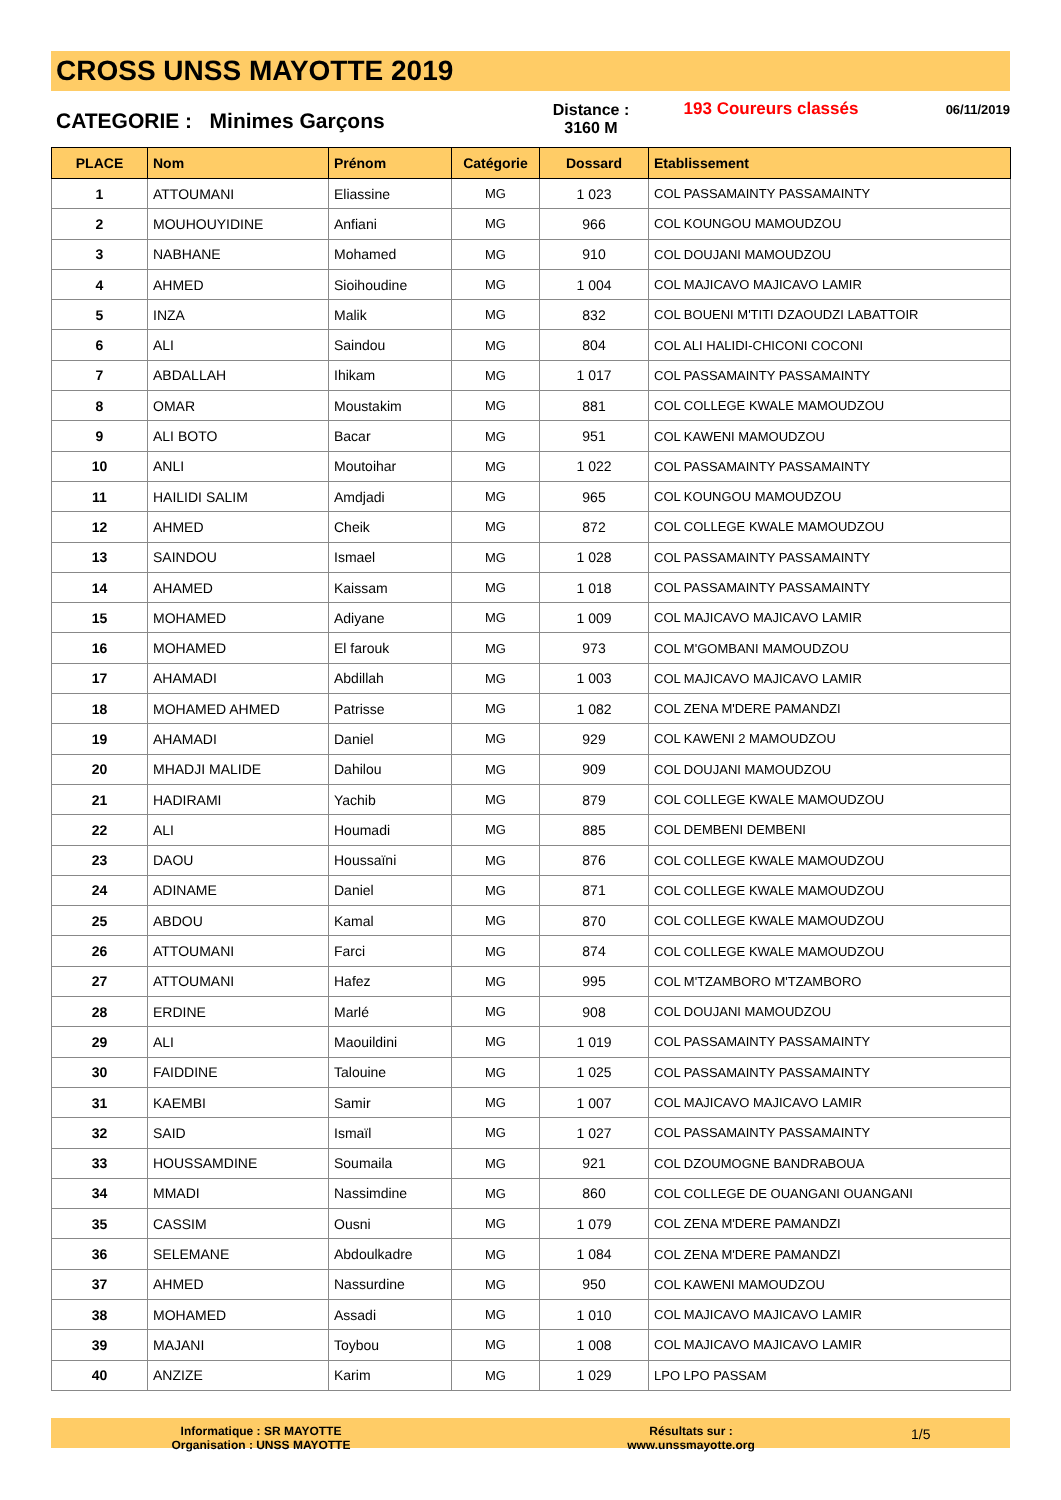CROSS UNSS MAYOTTE 2019
CATEGORIE : Minimes Garçons
Distance :
3160 M
193 Coureurs classés
06/11/2019
| PLACE | Nom | Prénom | Catégorie | Dossard | Etablissement |
| --- | --- | --- | --- | --- | --- |
| 1 | ATTOUMANI | Eliassine | MG | 1 023 | COL PASSAMAINTY PASSAMAINTY |
| 2 | MOUHOUYIDINE | Anfiani | MG | 966 | COL KOUNGOU MAMOUDZOU |
| 3 | NABHANE | Mohamed | MG | 910 | COL DOUJANI MAMOUDZOU |
| 4 | AHMED | Sioihoudine | MG | 1 004 | COL MAJICAVO MAJICAVO LAMIR |
| 5 | INZA | Malik | MG | 832 | COL BOUENI M'TITI DZAOUDZI LABATTOIR |
| 6 | ALI | Saindou | MG | 804 | COL ALI HALIDI-CHICONI COCONI |
| 7 | ABDALLAH | Ihikam | MG | 1 017 | COL PASSAMAINTY PASSAMAINTY |
| 8 | OMAR | Moustakim | MG | 881 | COL COLLEGE KWALE MAMOUDZOU |
| 9 | ALI BOTO | Bacar | MG | 951 | COL KAWENI MAMOUDZOU |
| 10 | ANLI | Moutoihar | MG | 1 022 | COL PASSAMAINTY PASSAMAINTY |
| 11 | HAILIDI SALIM | Amdjadi | MG | 965 | COL KOUNGOU MAMOUDZOU |
| 12 | AHMED | Cheik | MG | 872 | COL COLLEGE KWALE MAMOUDZOU |
| 13 | SAINDOU | Ismael | MG | 1 028 | COL PASSAMAINTY PASSAMAINTY |
| 14 | AHAMED | Kaissam | MG | 1 018 | COL PASSAMAINTY PASSAMAINTY |
| 15 | MOHAMED | Adiyane | MG | 1 009 | COL MAJICAVO MAJICAVO LAMIR |
| 16 | MOHAMED | El farouk | MG | 973 | COL M'GOMBANI MAMOUDZOU |
| 17 | AHAMADI | Abdillah | MG | 1 003 | COL MAJICAVO MAJICAVO LAMIR |
| 18 | MOHAMED AHMED | Patrisse | MG | 1 082 | COL ZENA M'DERE PAMANDZI |
| 19 | AHAMADI | Daniel | MG | 929 | COL KAWENI 2 MAMOUDZOU |
| 20 | MHADJI MALIDE | Dahilou | MG | 909 | COL DOUJANI MAMOUDZOU |
| 21 | HADIRAMI | Yachib | MG | 879 | COL COLLEGE KWALE MAMOUDZOU |
| 22 | ALI | Houmadi | MG | 885 | COL DEMBENI DEMBENI |
| 23 | DAOU | Houssaïni | MG | 876 | COL COLLEGE KWALE MAMOUDZOU |
| 24 | ADINAME | Daniel | MG | 871 | COL COLLEGE KWALE MAMOUDZOU |
| 25 | ABDOU | Kamal | MG | 870 | COL COLLEGE KWALE MAMOUDZOU |
| 26 | ATTOUMANI | Farci | MG | 874 | COL COLLEGE KWALE MAMOUDZOU |
| 27 | ATTOUMANI | Hafez | MG | 995 | COL M'TZAMBORO M'TZAMBORO |
| 28 | ERDINE | Marlé | MG | 908 | COL DOUJANI MAMOUDZOU |
| 29 | ALI | Maouildini | MG | 1 019 | COL PASSAMAINTY PASSAMAINTY |
| 30 | FAIDDINE | Talouine | MG | 1 025 | COL PASSAMAINTY PASSAMAINTY |
| 31 | KAEMBI | Samir | MG | 1 007 | COL MAJICAVO MAJICAVO LAMIR |
| 32 | SAID | Ismaïl | MG | 1 027 | COL PASSAMAINTY PASSAMAINTY |
| 33 | HOUSSAMDINE | Soumaila | MG | 921 | COL DZOUMOGNE BANDRABOUA |
| 34 | MMADI | Nassimdine | MG | 860 | COL COLLEGE DE OUANGANI OUANGANI |
| 35 | CASSIM | Ousni | MG | 1 079 | COL ZENA M'DERE PAMANDZI |
| 36 | SELEMANE | Abdoulkadre | MG | 1 084 | COL ZENA M'DERE PAMANDZI |
| 37 | AHMED | Nassurdine | MG | 950 | COL KAWENI MAMOUDZOU |
| 38 | MOHAMED | Assadi | MG | 1 010 | COL MAJICAVO MAJICAVO LAMIR |
| 39 | MAJANI | Toybou | MG | 1 008 | COL MAJICAVO MAJICAVO LAMIR |
| 40 | ANZIZE | Karim | MG | 1 029 | LPO LPO PASSAM |
Informatique : SR MAYOTTE
Organisation : UNSS MAYOTTE
Résultats sur :
www.unssmayotte.org
1/5